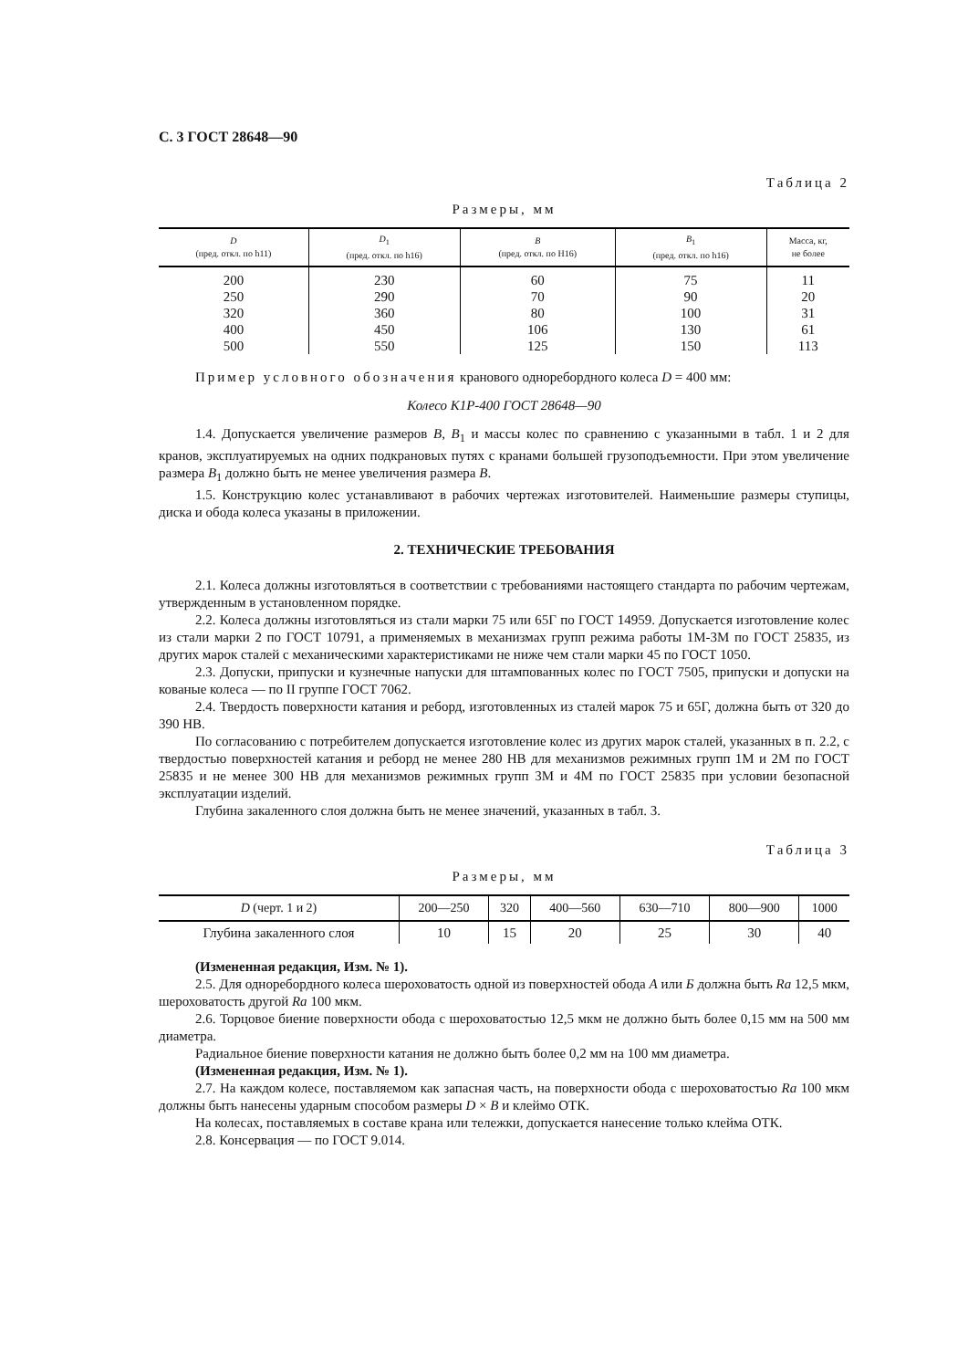С. 3 ГОСТ 28648—90
Таблица 2
Размеры, мм
| D (пред. откл. по h11) | D<sub>1</sub> (пред. откл. по h16) | B (пред. откл. по H16) | B<sub>1</sub> (пред. откл. по h16) | Масса, кг, не более |
| --- | --- | --- | --- | --- |
| 200 | 230 | 60 | 75 | 11 |
| 250 | 290 | 70 | 90 | 20 |
| 320 | 360 | 80 | 100 | 31 |
| 400 | 450 | 106 | 130 | 61 |
| 500 | 550 | 125 | 150 | 113 |
Пример условного обозначения кранового однореборднoго колеса D = 400 мм:
Колесо К1Р-400 ГОСТ 28648—90
1.4. Допускается увеличение размеров B, B<sub>1</sub> и массы колес по сравнению с указанными в табл. 1 и 2 для кранов, эксплуатируемых на одних подкрановых путях с кранами большей грузоподъемности. При этом увеличение размера B<sub>1</sub> должно быть не менее увеличения размера B.
1.5. Конструкцию колес устанавливают в рабочих чертежах изготовителей. Наименьшие размеры ступицы, диска и обода колеса указаны в приложении.
2. ТЕХНИЧЕСКИЕ ТРЕБОВАНИЯ
2.1. Колеса должны изготовляться в соответствии с требованиями настоящего стандарта по рабочим чертежам, утвержденным в установленном порядке.
2.2. Колеса должны изготовляться из стали марки 75 или 65Г по ГОСТ 14959. Допускается изготовление колес из стали марки 2 по ГОСТ 10791, а применяемых в механизмах групп режима работы 1М-3М по ГОСТ 25835, из других марок сталей с механическими характеристиками не ниже чем стали марки 45 по ГОСТ 1050.
2.3. Допуски, припуски и кузнечные напуски для штампованных колес по ГОСТ 7505, припуски и допуски на кованые колеса — по II группе ГОСТ 7062.
2.4. Твердость поверхности катания и реборд, изготовленных из сталей марок 75 и 65Г, должна быть от 320 до 390 НВ.
По согласованию с потребителем допускается изготовление колес из других марок сталей, указанных в п. 2.2, с твердостью поверхностей катания и реборд не менее 280 НВ для механизмов режимных групп 1М и 2М по ГОСТ 25835 и не менее 300 НВ для механизмов режимных групп 3М и 4М по ГОСТ 25835 при условии безопасной эксплуатации изделий.
Глубина закаленного слоя должна быть не менее значений, указанных в табл. 3.
Таблица 3
Размеры, мм
| D (черт. 1 и 2) | 200—250 | 320 | 400—560 | 630—710 | 800—900 | 1000 |
| --- | --- | --- | --- | --- | --- | --- |
| Глубина закаленного слоя | 10 | 15 | 20 | 25 | 30 | 40 |
(Измененная редакция, Изм. № 1).
2.5. Для однореборднoго колеса шероховатость одной из поверхностей обода А или Б должна быть Ra 12,5 мкм, шероховатость другой Ra 100 мкм.
2.6. Торцовое биение поверхности обода с шероховатостью 12,5 мкм не должно быть более 0,15 мм на 500 мм диаметра.
Радиальное биение поверхности катания не должно быть более 0,2 мм на 100 мм диаметра.
(Измененная редакция, Изм. № 1).
2.7. На каждом колесе, поставляемом как запасная часть, на поверхности обода с шероховатостью Ra 100 мкм должны быть нанесены ударным способом размеры D × B и клеймо ОТК.
На колесах, поставляемых в составе крана или тележки, допускается нанесение только клейма ОТК.
2.8. Консервация — по ГОСТ 9.014.